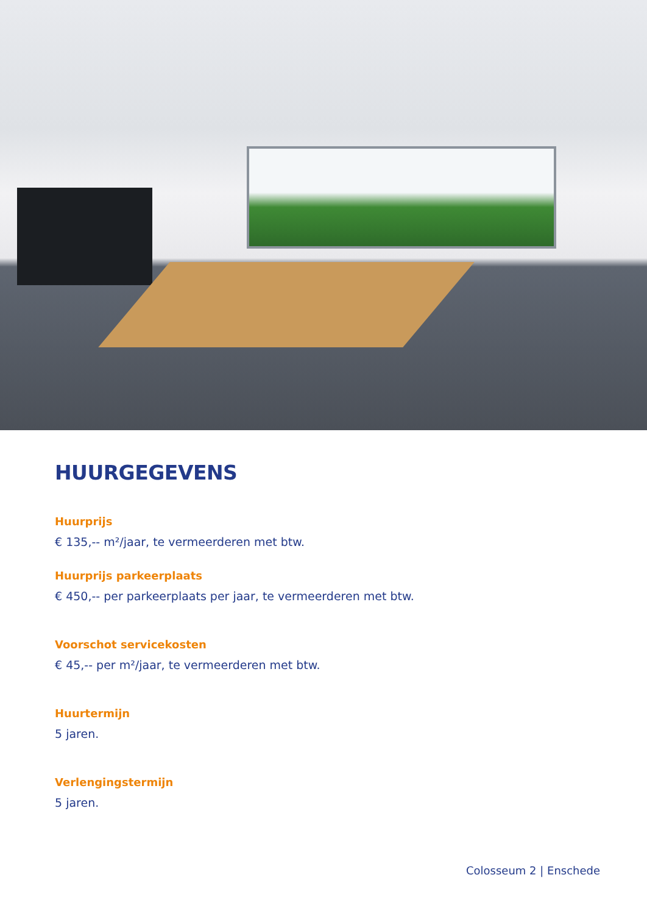HUURGEGEVENS
Huurprijs
€ 135,-- m²/jaar, te vermeerderen met btw.
Huurprijs parkeerplaats
€ 450,-- per parkeerplaats per jaar, te vermeerderen met btw.
Voorschot servicekosten
€ 45,-- per m²/jaar, te vermeerderen met btw.
Huurtermijn
5 jaren.
Verlengingstermijn
5 jaren.
Colosseum 2 | Enschede